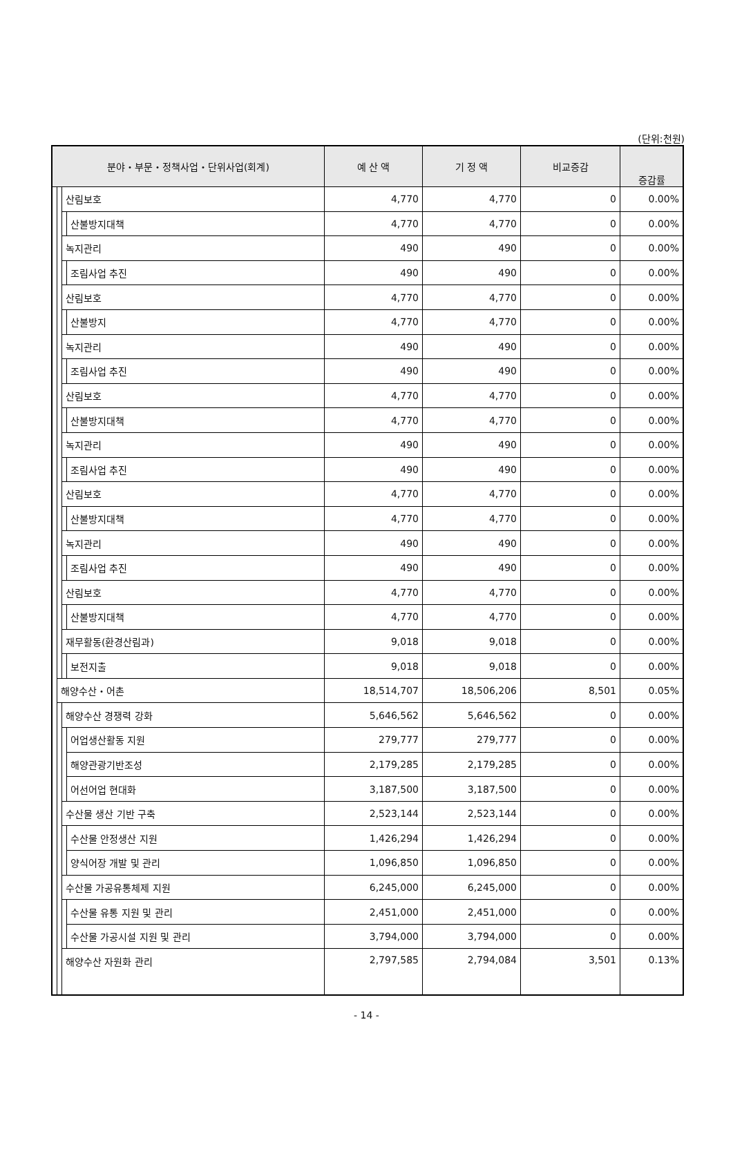(단위:천원)
| 분야・부문・정책사업・단위사업(회계) | | | | 예 산 액 | 기 정 액 | 비교증감 | 증감률 |
| --- | --- | --- | --- | --- | --- | --- | --- |
| | | 산림보호 | | 4,770 | 4,770 | 0 | 0.00% |
| | | | 산불방지대책 | 4,770 | 4,770 | 0 | 0.00% |
| | | 녹지관리 | | 490 | 490 | 0 | 0.00% |
| | | | 조림사업 추진 | 490 | 490 | 0 | 0.00% |
| | | 산림보호 | | 4,770 | 4,770 | 0 | 0.00% |
| | | | 산불방지 | 4,770 | 4,770 | 0 | 0.00% |
| | | 녹지관리 | | 490 | 490 | 0 | 0.00% |
| | | | 조림사업 추진 | 490 | 490 | 0 | 0.00% |
| | | 산림보호 | | 4,770 | 4,770 | 0 | 0.00% |
| | | | 산불방지대책 | 4,770 | 4,770 | 0 | 0.00% |
| | | 녹지관리 | | 490 | 490 | 0 | 0.00% |
| | | | 조림사업 추진 | 490 | 490 | 0 | 0.00% |
| | | 산림보호 | | 4,770 | 4,770 | 0 | 0.00% |
| | | | 산불방지대책 | 4,770 | 4,770 | 0 | 0.00% |
| | | 녹지관리 | | 490 | 490 | 0 | 0.00% |
| | | | 조림사업 추진 | 490 | 490 | 0 | 0.00% |
| | | 산림보호 | | 4,770 | 4,770 | 0 | 0.00% |
| | | | 산불방지대책 | 4,770 | 4,770 | 0 | 0.00% |
| | | 재무활동(환경산림과) | | 9,018 | 9,018 | 0 | 0.00% |
| | | | 보전지출 | 9,018 | 9,018 | 0 | 0.00% |
| | 해양수산・어촌 | | | 18,514,707 | 18,506,206 | 8,501 | 0.05% |
| | | 해양수산 경쟁력 강화 | | 5,646,562 | 5,646,562 | 0 | 0.00% |
| | | | 어업생산활동 지원 | 279,777 | 279,777 | 0 | 0.00% |
| | | | 해양관광기반조성 | 2,179,285 | 2,179,285 | 0 | 0.00% |
| | | | 어선어업 현대화 | 3,187,500 | 3,187,500 | 0 | 0.00% |
| | | 수산물 생산 기반 구축 | | 2,523,144 | 2,523,144 | 0 | 0.00% |
| | | | 수산물 안정생산 지원 | 1,426,294 | 1,426,294 | 0 | 0.00% |
| | | | 양식어장 개발 및 관리 | 1,096,850 | 1,096,850 | 0 | 0.00% |
| | | 수산물 가공유통체제 지원 | | 6,245,000 | 6,245,000 | 0 | 0.00% |
| | | | 수산물 유통 지원 및 관리 | 2,451,000 | 2,451,000 | 0 | 0.00% |
| | | | 수산물 가공시설 지원 및 관리 | 3,794,000 | 3,794,000 | 0 | 0.00% |
| | | 해양수산 자원화 관리 | | 2,797,585 | 2,794,084 | 3,501 | 0.13% |
- 14 -